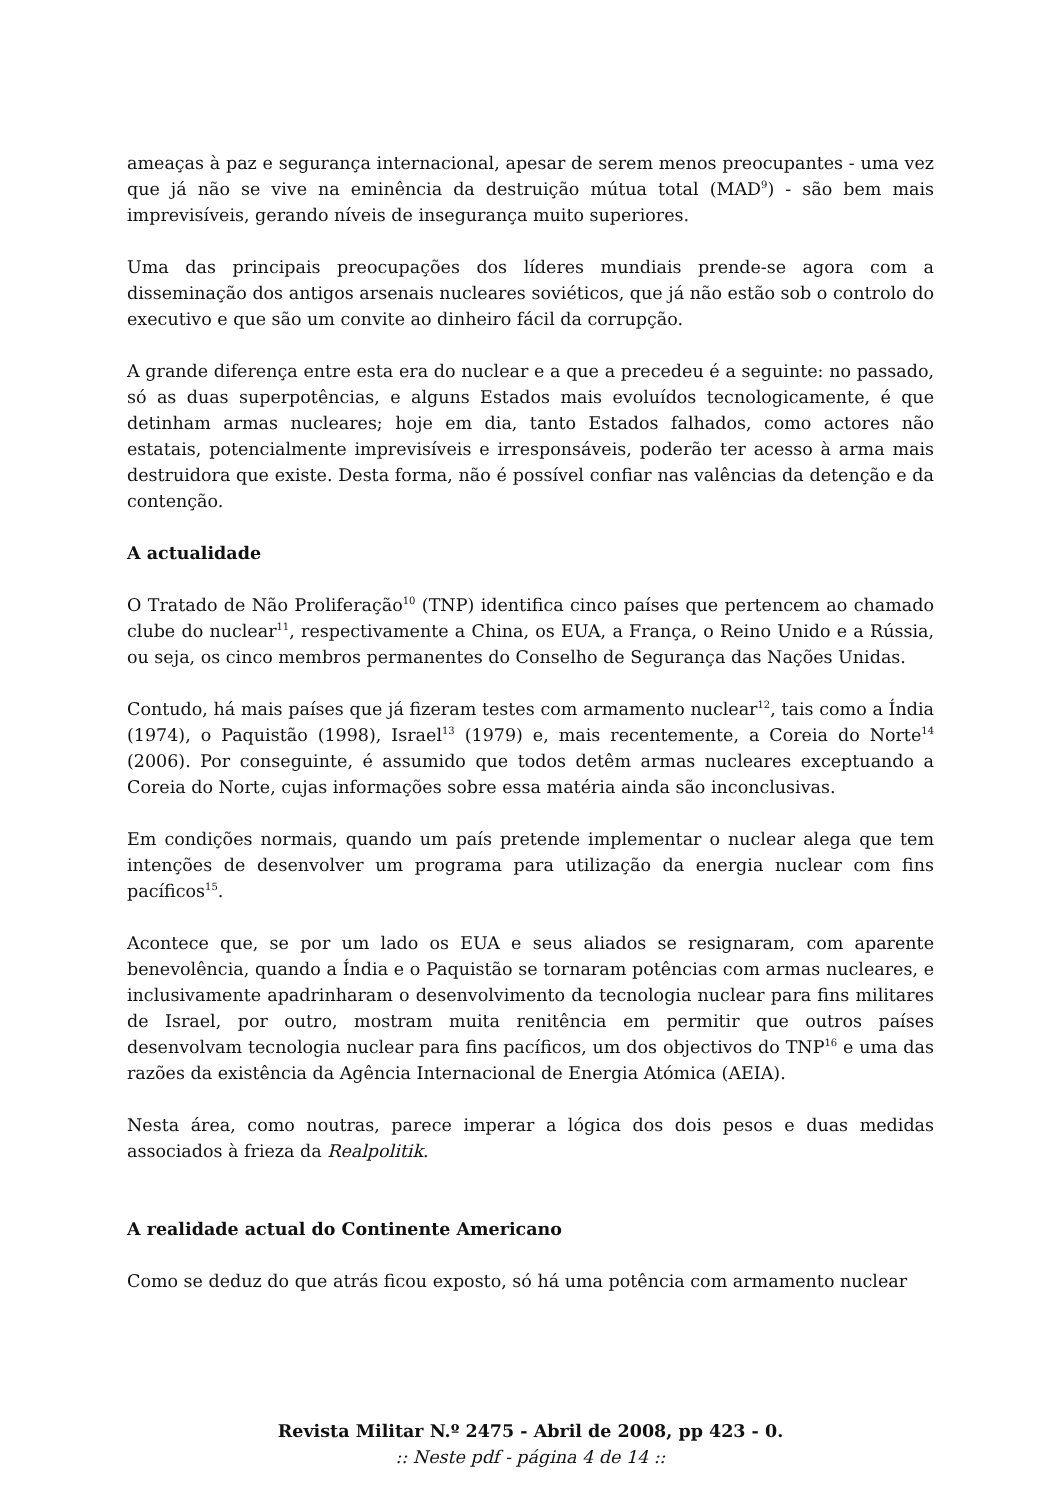ameaças à paz e segurança internacional, apesar de serem menos preocupantes - uma vez que já não se vive na eminência da destruição mútua total (MAD<sup>9</sup>) - são bem mais imprevisíveis, gerando níveis de insegurança muito superiores.
Uma das principais preocupações dos líderes mundiais prende-se agora com a disseminação dos antigos arsenais nucleares soviéticos, que já não estão sob o controlo do executivo e que são um convite ao dinheiro fácil da corrupção.
A grande diferença entre esta era do nuclear e a que a precedeu é a seguinte: no passado, só as duas superpotências, e alguns Estados mais evoluídos tecnologicamente, é que detinham armas nucleares; hoje em dia, tanto Estados falhados, como actores não estatais, potencialmente imprevisíveis e irresponsáveis, poderão ter acesso à arma mais destruidora que existe. Desta forma, não é possível confiar nas valências da detenção e da contenção.
A actualidade
O Tratado de Não Proliferação<sup>10</sup> (TNP) identifica cinco países que pertencem ao chamado clube do nuclear<sup>11</sup>, respectivamente a China, os EUA, a França, o Reino Unido e a Rússia, ou seja, os cinco membros permanentes do Conselho de Segurança das Nações Unidas.
Contudo, há mais países que já fizeram testes com armamento nuclear<sup>12</sup>, tais como a Índia (1974), o Paquistão (1998), Israel<sup>13</sup> (1979) e, mais recentemente, a Coreia do Norte<sup>14</sup> (2006). Por conseguinte, é assumido que todos detêm armas nucleares exceptuando a Coreia do Norte, cujas informações sobre essa matéria ainda são inconclusivas.
Em condições normais, quando um país pretende implementar o nuclear alega que tem intenções de desenvolver um programa para utilização da energia nuclear com fins pacíficos<sup>15</sup>.
Acontece que, se por um lado os EUA e seus aliados se resignaram, com aparente benevolência, quando a Índia e o Paquistão se tornaram potências com armas nucleares, e inclusivamente apadrinharam o desenvolvimento da tecnologia nuclear para fins militares de Israel, por outro, mostram muita renitência em permitir que outros países desenvolvam tecnologia nuclear para fins pacíficos, um dos objectivos do TNP<sup>16</sup> e uma das razões da existência da Agência Internacional de Energia Atómica (AEIA).
Nesta área, como noutras, parece imperar a lógica dos dois pesos e duas medidas associados à frieza da Realpolitik.
A realidade actual do Continente Americano
Como se deduz do que atrás ficou exposto, só há uma potência com armamento nuclear
Revista Militar N.º 2475 - Abril de 2008, pp 423 - 0.
:: Neste pdf - página 4 de 14 ::